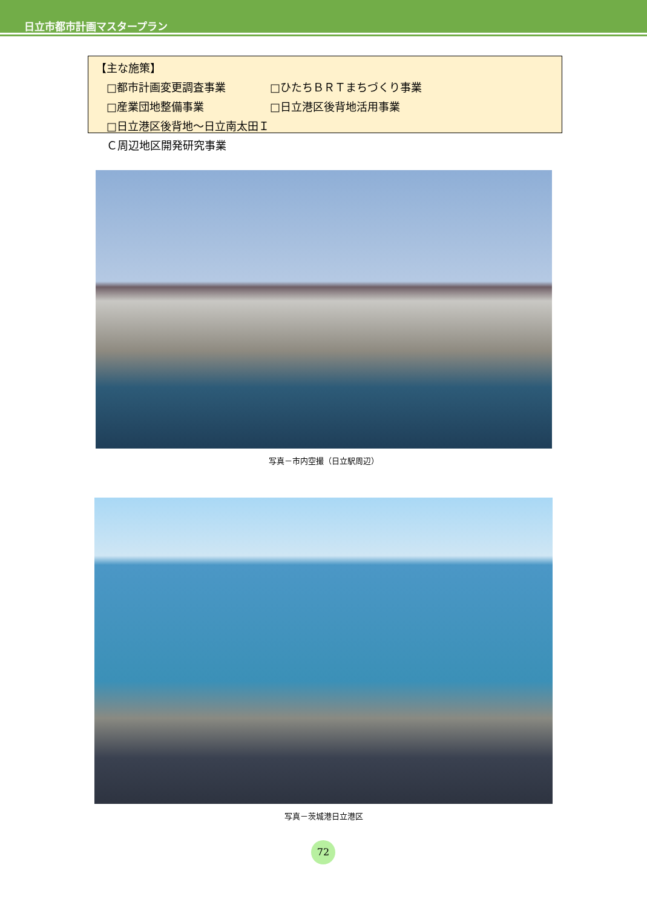日立市都市計画マスタープラン
【主な施策】
□都市計画変更調査事業 □ひたちＢＲＴまちづくり事業
□産業団地整備事業 □日立港区後背地活用事業
□日立港区後背地～日立南太田ＩＣ周辺地区開発研究事業
写真－市内空撮（日立駅周辺）
写真－茨城港日立港区
72